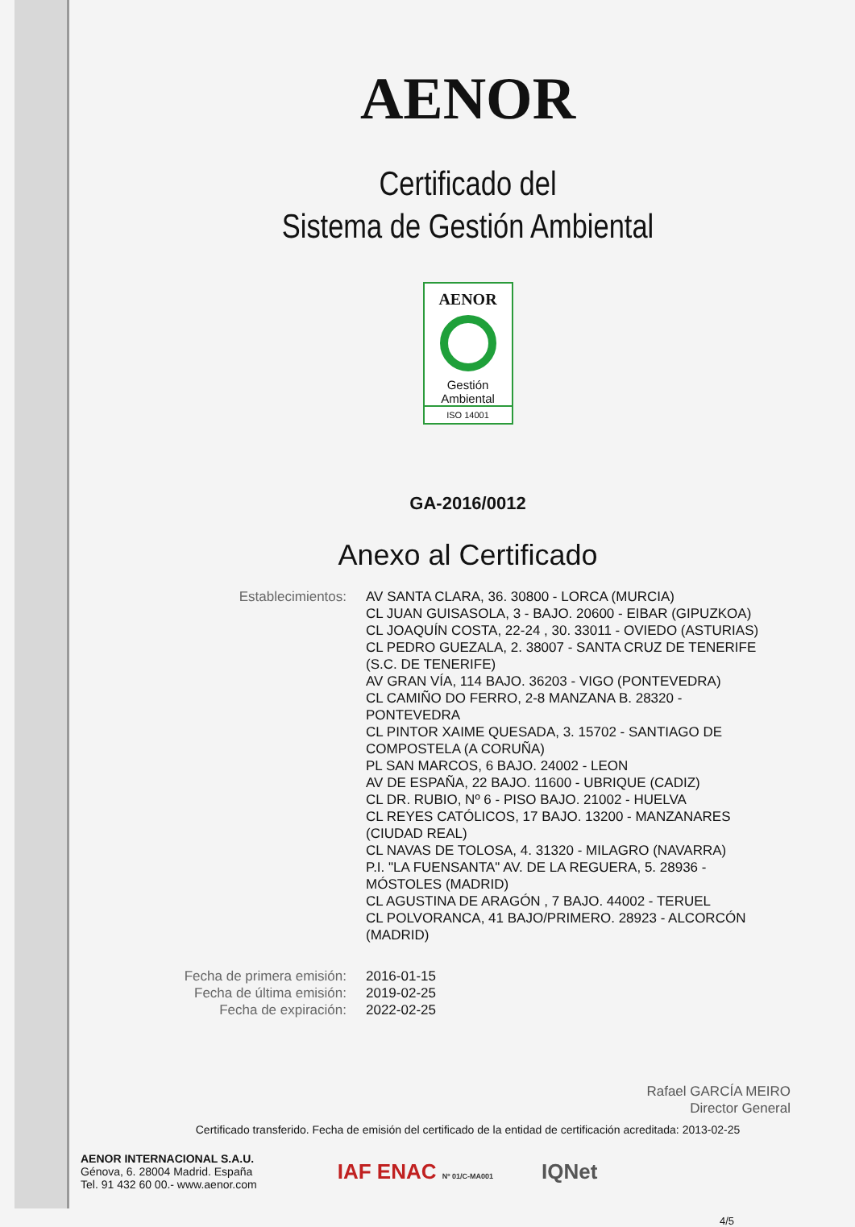AENOR
Certificado del
Sistema de Gestión Ambiental
AENOR
Gestión
Ambiental
ISO 14001
GA-2016/0012
Anexo al Certificado
Establecimientos: AV SANTA CLARA, 36. 30800 - LORCA (MURCIA)
CL JUAN GUISASOLA, 3 - BAJO. 20600 - EIBAR (GIPUZKOA)
CL JOAQUÍN COSTA, 22-24 , 30. 33011 - OVIEDO (ASTURIAS)
CL PEDRO GUEZALA, 2. 38007 - SANTA CRUZ DE TENERIFE (S.C. DE TENERIFE)
AV GRAN VÍA, 114 BAJO. 36203 - VIGO (PONTEVEDRA)
CL CAMIÑO DO FERRO, 2-8 MANZANA B. 28320 - PONTEVEDRA
CL PINTOR XAIME QUESADA, 3. 15702 - SANTIAGO DE COMPOSTELA (A CORUÑA)
PL SAN MARCOS, 6 BAJO. 24002 - LEON
AV DE ESPAÑA, 22 BAJO. 11600 - UBRIQUE (CADIZ)
CL DR. RUBIO, Nº 6 - PISO BAJO. 21002 - HUELVA
CL REYES CATÓLICOS, 17 BAJO. 13200 - MANZANARES (CIUDAD REAL)
CL NAVAS DE TOLOSA, 4. 31320 - MILAGRO (NAVARRA)
P.I. "LA FUENSANTA" AV. DE LA REGUERA, 5. 28936 - MÓSTOLES (MADRID)
CL AGUSTINA DE ARAGÓN , 7 BAJO. 44002 - TERUEL
CL POLVORANCA, 41 BAJO/PRIMERO. 28923 - ALCORCÓN (MADRID)
Fecha de primera emisión:
Fecha de última emisión:
Fecha de expiración:
2016-01-15
2019-02-25
2022-02-25
Rafael GARCÍA MEIRO
Director General
Certificado transferido. Fecha de emisión del certificado de la entidad de certificación acreditada: 2013-02-25
AENOR INTERNACIONAL S.A.U.
Génova, 6. 28004 Madrid. España
Tel. 91 432 60 00.- www.aenor.com
IAF ENAC Nº 01/C-MA001
IQNet
4/5